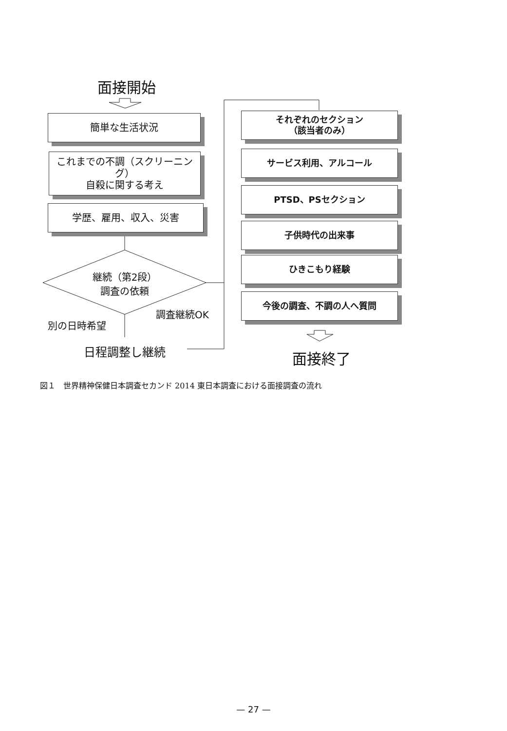面接開始
簡単な生活状況
これまでの不調（スクリーニング）
自殺に関する考え
学歴、雇用、収入、災害
継続（第2段）
調査の依頼
別の日時希望
調査継続OK
日程調整し継続
それぞれのセクション
（該当者のみ）
サービス利用、アルコール
PTSD、PSセクション
子供時代の出来事
ひきこもり経験
今後の調査、不調の人へ質問
面接終了
図１　世界精神保健日本調査セカンド 2014 東日本調査における面接調査の流れ
— 27 —